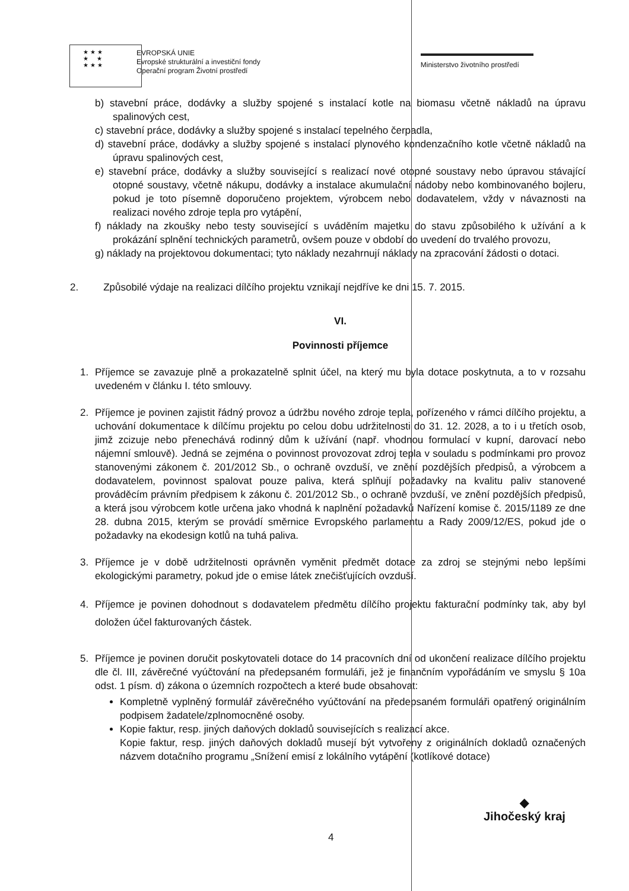★ ★ ★
★ ★
★ ★ ★
EVROPSKÁ UNIE
Evropské strukturální a investiční fondy
Operační program Životní prostředí
Ministerstvo životního prostředí
b) stavební práce, dodávky a služby spojené s instalací kotle na biomasu včetně nákladů na úpravu spalinových cest,
c) stavební práce, dodávky a služby spojené s instalací tepelného čerpadla,
d) stavební práce, dodávky a služby spojené s instalací plynového kondenzačního kotle včetně nákladů na úpravu spalinových cest,
e) stavební práce, dodávky a služby související s realizací nové otopné soustavy nebo úpravou stávající otopné soustavy, včetně nákupu, dodávky a instalace akumulační nádoby nebo kombinovaného bojleru, pokud je toto písemně doporučeno projektem, výrobcem nebo dodavatelem, vždy v návaznosti na realizaci nového zdroje tepla pro vytápění,
f) náklady na zkoušky nebo testy související s uváděním majetku do stavu způsobilého k užívání a k prokázání splnění technických parametrů, ovšem pouze v období do uvedení do trvalého provozu,
g) náklady na projektovou dokumentaci; tyto náklady nezahrnují náklady na zpracování žádosti o dotaci.
2. Způsobilé výdaje na realizaci dílčího projektu vznikají nejdříve ke dni 15. 7. 2015.
VI.
Povinnosti příjemce
1. Příjemce se zavazuje plně a prokazatelně splnit účel, na který mu byla dotace poskytnuta, a to v rozsahu uvedeném v článku I. této smlouvy.
2. Příjemce je povinen zajistit řádný provoz a údržbu nového zdroje tepla, pořízeného v rámci dílčího projektu, a uchování dokumentace k dílčímu projektu po celou dobu udržitelnosti do 31. 12. 2028, a to i u třetích osob, jimž zcizuje nebo přenechává rodinný dům k užívání (např. vhodnou formulací v kupní, darovací nebo nájemní smlouvě). Jedná se zejména o povinnost provozovat zdroj tepla v souladu s podmínkami pro provoz stanovenými zákonem č. 201/2012 Sb., o ochraně ovzduší, ve znění pozdějších předpisů, a výrobcem a dodavatelem, povinnost spalovat pouze paliva, která splňují požadavky na kvalitu paliv stanovené prováděcím právním předpisem k zákonu č. 201/2012 Sb., o ochraně ovzduší, ve znění pozdějších předpisů, a která jsou výrobcem kotle určena jako vhodná k naplnění požadavků Nařízení komise č. 2015/1189 ze dne 28. dubna 2015, kterým se provádí směrnice Evropského parlamentu a Rady 2009/12/ES, pokud jde o požadavky na ekodesign kotlů na tuhá paliva.
3. Příjemce je v době udržitelnosti oprávněn vyměnit předmět dotace za zdroj se stejnými nebo lepšími ekologickými parametry, pokud jde o emise látek znečišťujících ovzduší.
4. Příjemce je povinen dohodnout s dodavatelem předmětu dílčího projektu fakturační podmínky tak, aby byl doložen účel fakturovaných částek.
5. Příjemce je povinen doručit poskytovateli dotace do 14 pracovních dní od ukončení realizace dílčího projektu dle čl. III, závěrečné vyúčtování na předepsaném formuláři, jež je finančním vypořádáním ve smyslu § 10a odst. 1 písm. d) zákona o územních rozpočtech a které bude obsahovat:
Kompletně vyplněný formulář závěrečného vyúčtování na předepsaném formuláři opatřený originálním podpisem žadatele/zplnomocněné osoby.
Kopie faktur, resp. jiných daňových dokladů souvisejících s realizací akce.
Kopie faktur, resp. jiných daňových dokladů musejí být vytvořeny z originálních dokladů označených názvem dotačního programu „Snížení emisí z lokálního vytápění (kotlíkové dotace)
4
◆
Jihočeský kraj